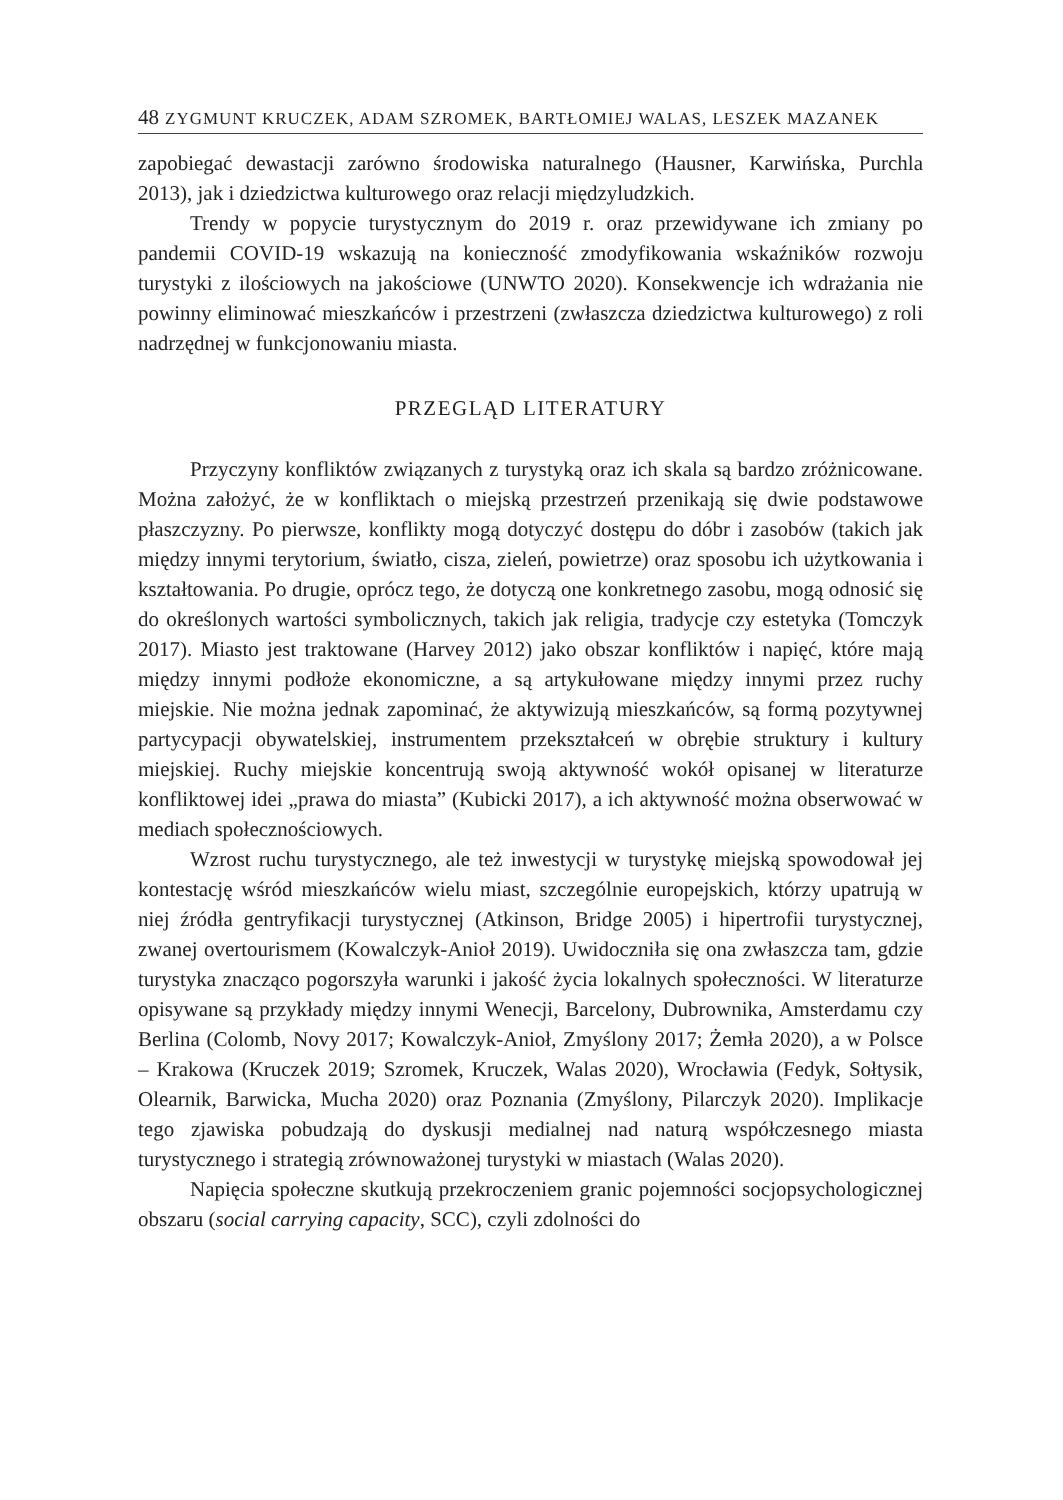48 ZYGMUNT KRUCZEK, ADAM SZROMEK, BARTŁOMIEJ WALAS, LESZEK MAZANEK
zapobiegać dewastacji zarówno środowiska naturalnego (Hausner, Karwińska, Purchla 2013), jak i dziedzictwa kulturowego oraz relacji międzyludzkich.
Trendy w popycie turystycznym do 2019 r. oraz przewidywane ich zmiany po pandemii COVID-19 wskazują na konieczność zmodyfikowania wskaźników rozwoju turystyki z ilościowych na jakościowe (UNWTO 2020). Konsekwencje ich wdrażania nie powinny eliminować mieszkańców i przestrzeni (zwłaszcza dziedzictwa kulturowego) z roli nadrzędnej w funkcjonowaniu miasta.
PRZEGLĄD LITERATURY
Przyczyny konfliktów związanych z turystyką oraz ich skala są bardzo zróżnicowane. Można założyć, że w konfliktach o miejską przestrzeń przenikają się dwie podstawowe płaszczyzny. Po pierwsze, konflikty mogą dotyczyć dostępu do dóbr i zasobów (takich jak między innymi terytorium, światło, cisza, zieleń, powietrze) oraz sposobu ich użytkowania i kształtowania. Po drugie, oprócz tego, że dotyczą one konkretnego zasobu, mogą odnosić się do określonych wartości symbolicznych, takich jak religia, tradycje czy estetyka (Tomczyk 2017). Miasto jest traktowane (Harvey 2012) jako obszar konfliktów i napięć, które mają między innymi podłoże ekonomiczne, a są artykułowane między innymi przez ruchy miejskie. Nie można jednak zapominać, że aktywizują mieszkańców, są formą pozytywnej partycypacji obywatelskiej, instrumentem przekształceń w obrębie struktury i kultury miejskiej. Ruchy miejskie koncentrują swoją aktywność wokół opisanej w literaturze konfliktowej idei „prawa do miasta” (Kubicki 2017), a ich aktywność można obserwować w mediach społecznościowych.
Wzrost ruchu turystycznego, ale też inwestycji w turystykę miejską spowodował jej kontestację wśród mieszkańców wielu miast, szczególnie europejskich, którzy upatrują w niej źródła gentryfikacji turystycznej (Atkinson, Bridge 2005) i hipertrofii turystycznej, zwanej overtourismem (Kowalczyk-Anioł 2019). Uwidoczniła się ona zwłaszcza tam, gdzie turystyka znacząco pogorszyła warunki i jakość życia lokalnych społeczności. W literaturze opisywane są przykłady między innymi Wenecji, Barcelony, Dubrownika, Amsterdamu czy Berlina (Colomb, Novy 2017; Kowalczyk-Anioł, Zmyślony 2017; Żemła 2020), a w Polsce – Krakowa (Kruczek 2019; Szromek, Kruczek, Walas 2020), Wrocławia (Fedyk, Sołtysik, Olearnik, Barwicka, Mucha 2020) oraz Poznania (Zmyślony, Pilarczyk 2020). Implikacje tego zjawiska pobudzają do dyskusji medialnej nad naturą współczesnego miasta turystycznego i strategią zrównoważonej turystyki w miastach (Walas 2020).
Napięcia społeczne skutkują przekroczeniem granic pojemności socjopsychologicznej obszaru (social carrying capacity, SCC), czyli zdolności do